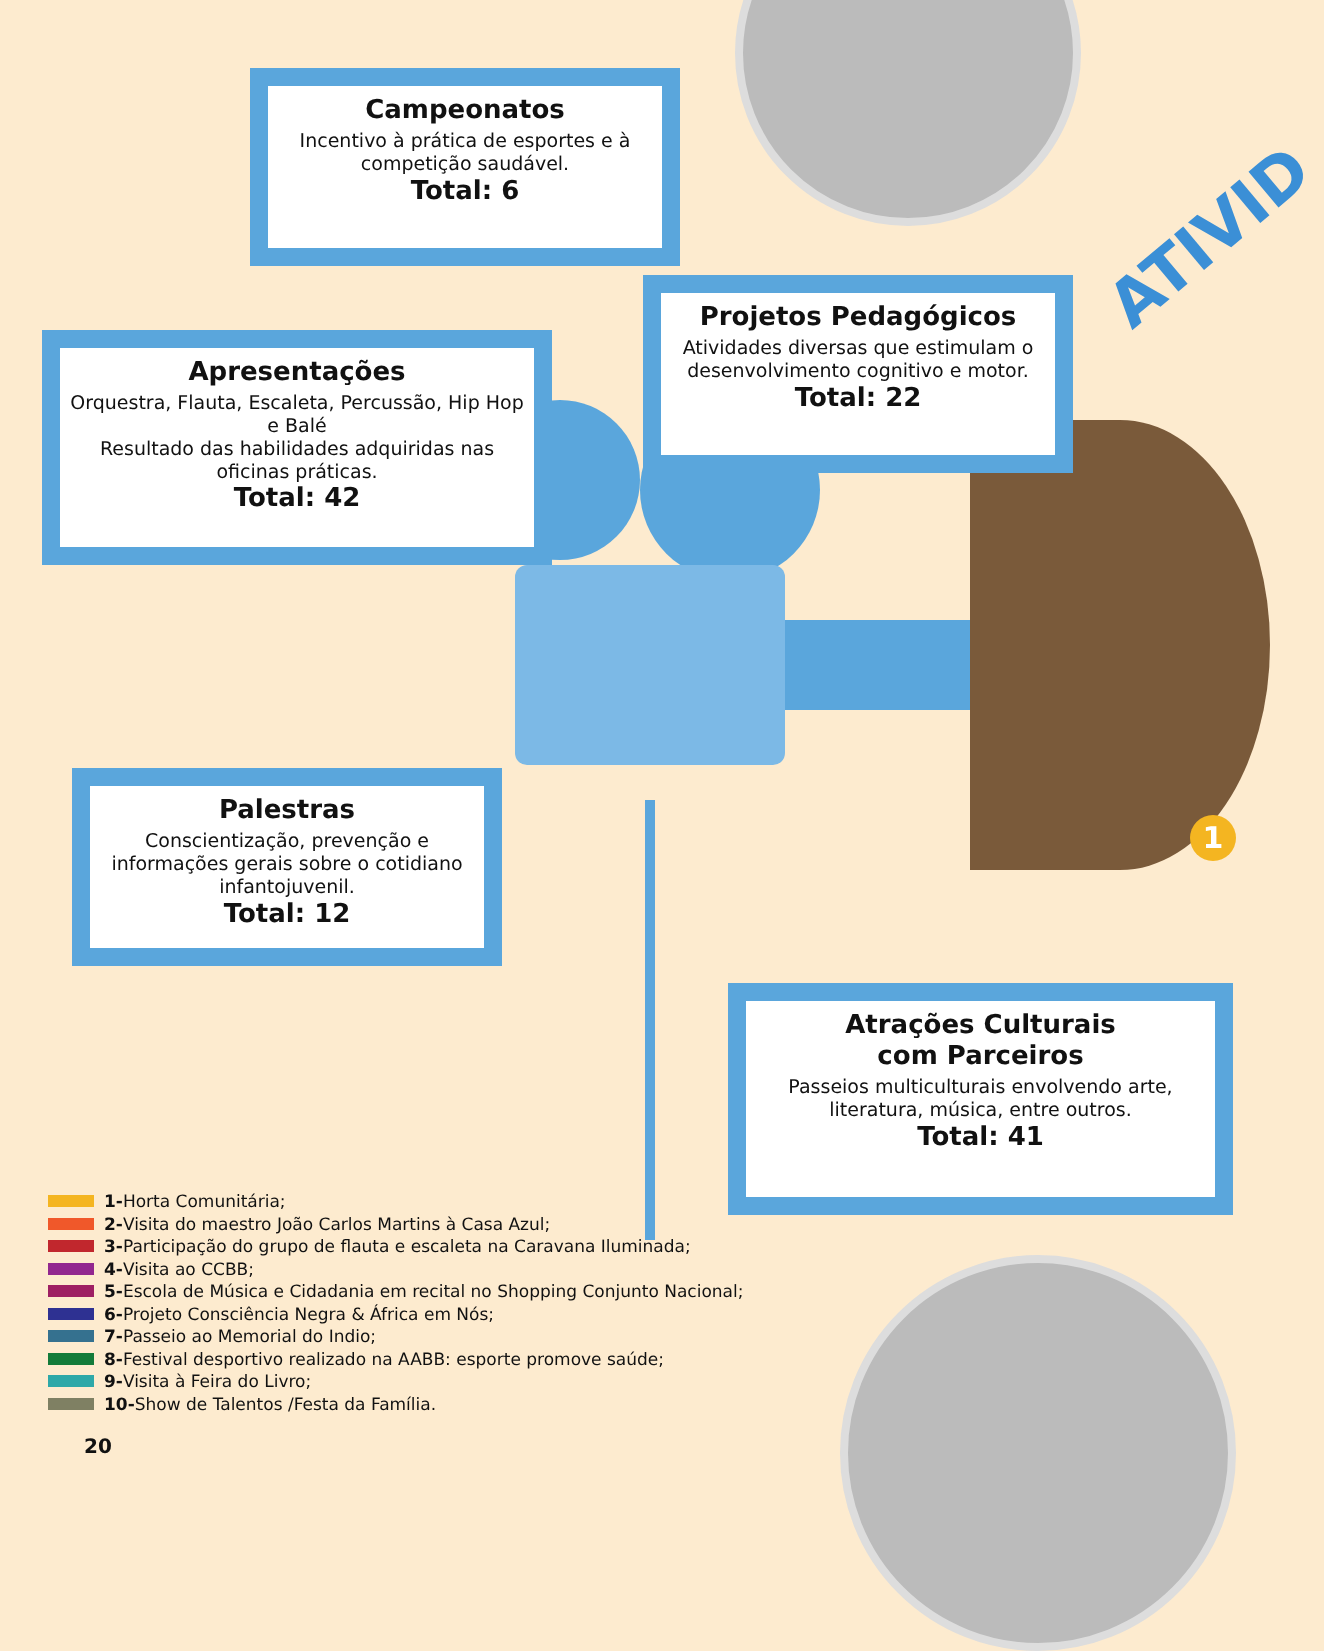ATIVID
Campeonatos
Incentivo à prática de esportes e à competição saudável.
Total: 6
Projetos Pedagógicos
Atividades diversas que estimulam o desenvolvimento cognitivo e motor.
Total: 22
Apresentações
Orquestra, Flauta, Escaleta, Percussão, Hip Hop e Balé
Resultado das habilidades adquiridas nas oficinas práticas.
Total: 42
Palestras
Conscientização, prevenção e informações gerais sobre o cotidiano infantojuvenil.
Total: 12
Atrações Culturais
com Parceiros
Passeios multiculturais envolvendo arte, literatura, música, entre outros.
Total: 41
1
1- Horta Comunitária;
2- Visita do maestro João Carlos Martins à Casa Azul;
3- Participação do grupo de flauta e escaleta na Caravana Iluminada;
4- Visita ao CCBB;
5- Escola de Música e Cidadania em recital no Shopping Conjunto Nacional;
6- Projeto Consciência Negra & África em Nós;
7- Passeio ao Memorial do Indio;
8- Festival desportivo realizado na AABB: esporte promove saúde;
9- Visita à Feira do Livro;
10- Show de Talentos /Festa da Família.
20